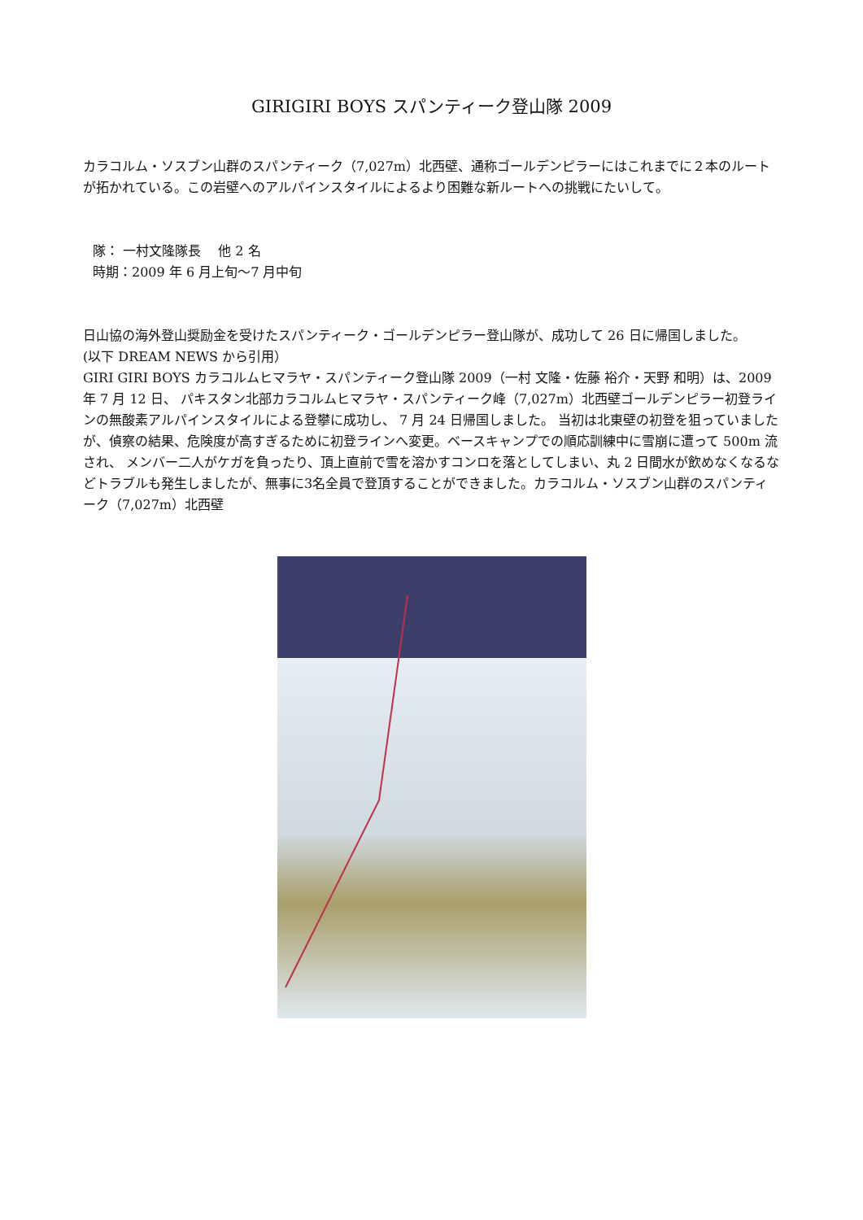GIRIGIRI BOYS スパンティーク登山隊 2009
カラコルム・ソスブン山群のスパンティーク（7,027m）北西壁、通称ゴールデンピラーにはこれまでに２本のルートが拓かれている。この岩壁へのアルパインスタイルによるより困難な新ルートへの挑戦にたいして。
隊： 一村文隆隊長　 他 2 名
時期：2009 年 6 月上旬～7 月中旬
日山協の海外登山奨励金を受けたスパンティーク・ゴールデンピラー登山隊が、成功して 26 日に帰国しました。
(以下 DREAM NEWS から引用）
GIRI GIRI BOYS カラコルムヒマラヤ・スパンティーク登山隊 2009（一村 文隆・佐藤 裕介・天野 和明）は、2009 年 7 月 12 日、 パキスタン北部カラコルムヒマラヤ・スパンティーク峰（7,027m）北西壁ゴールデンピラー初登ラインの無酸素アルパインスタイルによる登攀に成功し、 7 月 24 日帰国しました。 当初は北東壁の初登を狙っていましたが、偵察の結果、危険度が高すぎるために初登ラインへ変更。ベースキャンプでの順応訓練中に雪崩に遭って 500m 流され、 メンバー二人がケガを負ったり、頂上直前で雪を溶かすコンロを落としてしまい、丸 2 日間水が飲めなくなるなどトラブルも発生しましたが、無事に3名全員で登頂することができました。カラコルム・ソスブン山群のスパンティーク（7,027m）北西壁